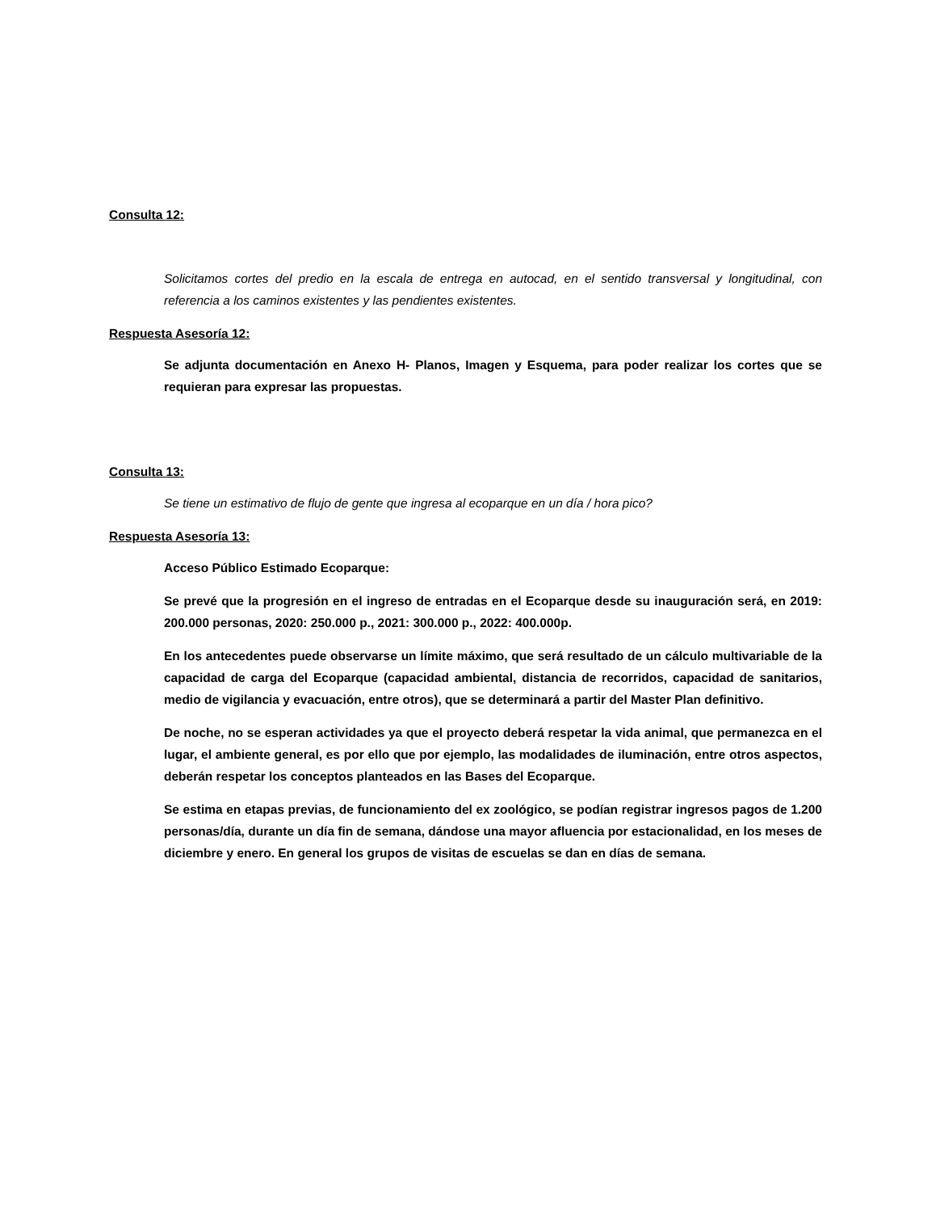Consulta 12:
Solicitamos cortes del predio en la escala de entrega en autocad, en el sentido transversal y longitudinal, con referencia a los caminos existentes y las pendientes existentes.
Respuesta Asesoría 12:
Se adjunta documentación en Anexo H- Planos, Imagen y Esquema, para poder realizar los cortes que se requieran para expresar las propuestas.
Consulta 13:
Se tiene un estimativo de flujo de gente que ingresa al ecoparque en un día / hora pico?
Respuesta Asesoría 13:
Acceso Público Estimado Ecoparque:
Se prevé que la progresión en el ingreso de entradas en el Ecoparque desde su inauguración será, en 2019: 200.000 personas, 2020: 250.000 p., 2021: 300.000 p., 2022: 400.000p.
En los antecedentes puede observarse un límite máximo, que será resultado de un cálculo multivariable de la capacidad de carga del Ecoparque (capacidad ambiental, distancia de recorridos, capacidad de sanitarios, medio de vigilancia y evacuación, entre otros), que se determinará a partir del Master Plan definitivo.
De noche, no se esperan actividades ya que el proyecto deberá respetar la vida animal, que permanezca en el lugar, el ambiente general, es por ello que por ejemplo, las modalidades de iluminación, entre otros aspectos, deberán respetar los conceptos planteados en las Bases del Ecoparque.
Se estima en etapas previas, de funcionamiento del ex zoológico, se podían registrar ingresos pagos de 1.200 personas/día, durante un día fin de semana, dándose una mayor afluencia por estacionalidad, en los meses de diciembre y enero. En general los grupos de visitas de escuelas se dan en días de semana.